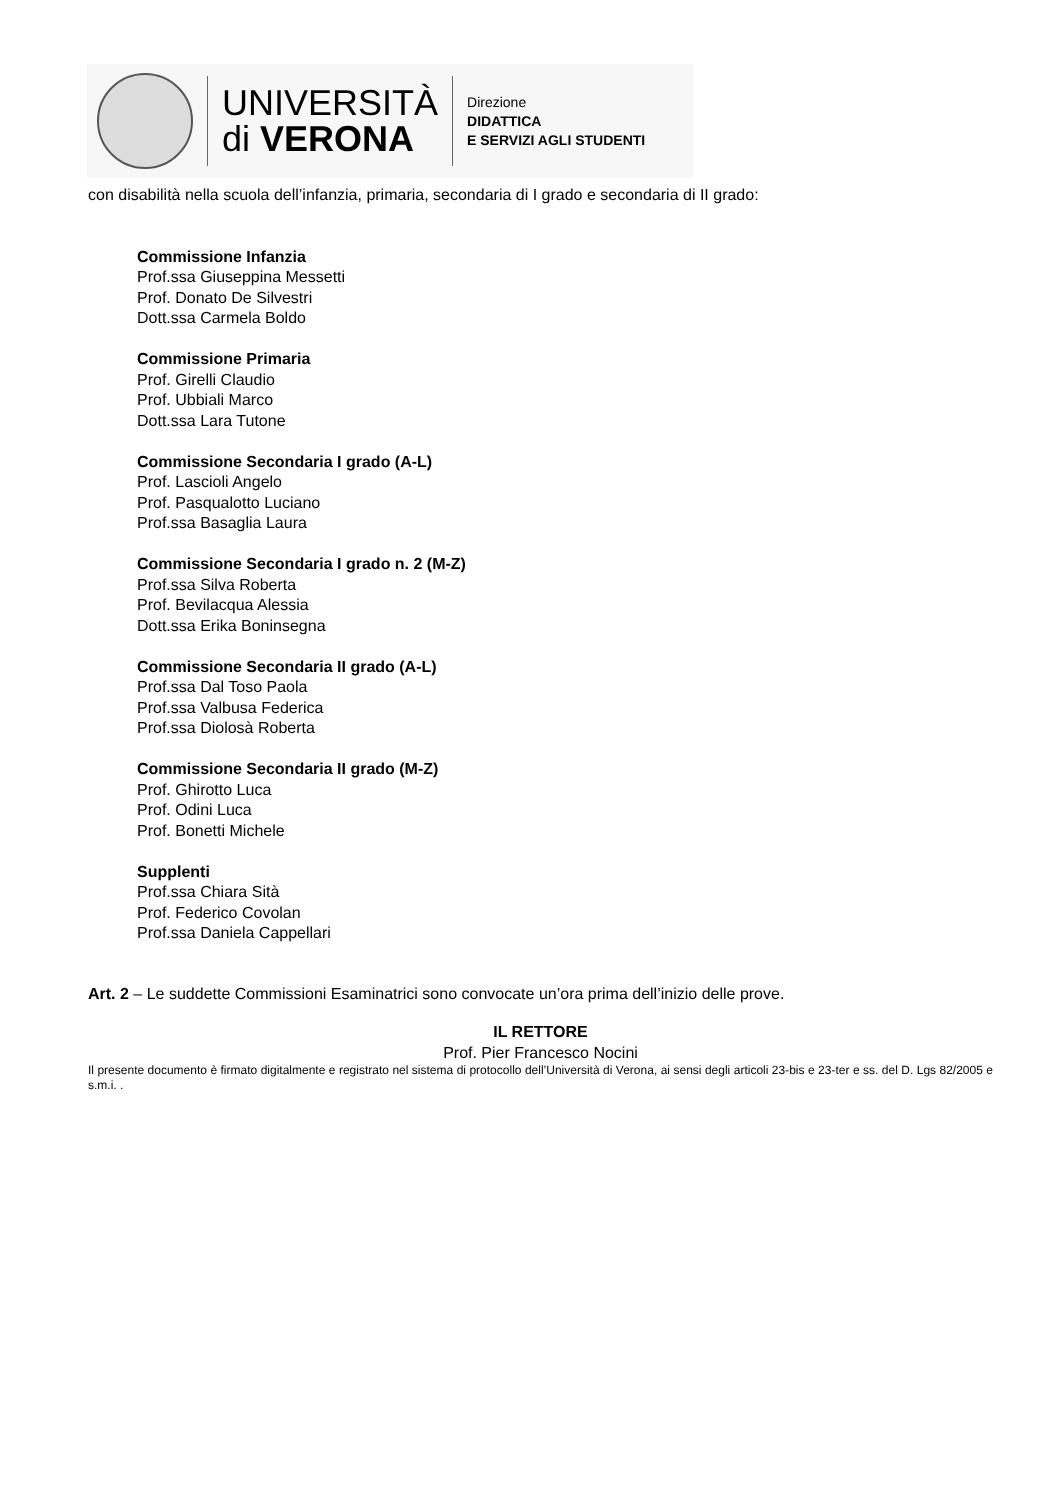UNIVERSITÀ
di VERONA
Direzione
DIDATTICA
E SERVIZI AGLI STUDENTI
con disabilità nella scuola dell’infanzia, primaria, secondaria di I grado e secondaria di II grado:
Commissione Infanzia
Prof.ssa Giuseppina Messetti
Prof. Donato De Silvestri
Dott.ssa Carmela Boldo
Commissione Primaria
Prof. Girelli Claudio
Prof. Ubbiali Marco
Dott.ssa Lara Tutone
Commissione Secondaria I grado (A-L)
Prof. Lascioli Angelo
Prof. Pasqualotto Luciano
Prof.ssa Basaglia Laura
Commissione Secondaria I grado n. 2 (M-Z)
Prof.ssa Silva Roberta
Prof. Bevilacqua Alessia
Dott.ssa Erika Boninsegna
Commissione Secondaria II grado (A-L)
Prof.ssa Dal Toso Paola
Prof.ssa Valbusa Federica
Prof.ssa Diolosà Roberta
Commissione Secondaria II grado (M-Z)
Prof. Ghirotto Luca
Prof. Odini Luca
Prof. Bonetti Michele
Supplenti
Prof.ssa Chiara Sità
Prof. Federico Covolan
Prof.ssa Daniela Cappellari
Art. 2 – Le suddette Commissioni Esaminatrici sono convocate un’ora prima dell’inizio delle prove.
IL RETTORE
Prof. Pier Francesco Nocini
Il presente documento è firmato digitalmente e registrato nel sistema di protocollo dell’Università di Verona, ai sensi degli articoli 23-bis e 23-ter e ss. del D. Lgs 82/2005 e s.m.i. .